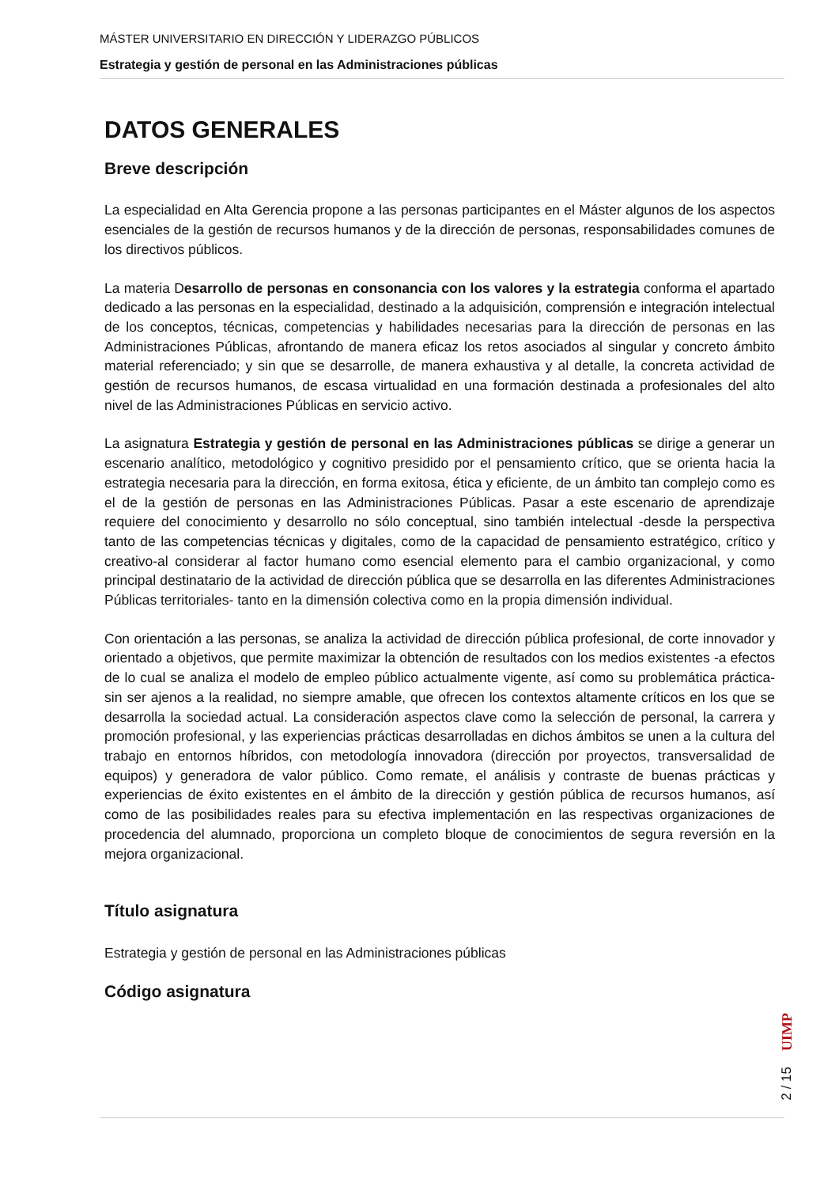MÁSTER UNIVERSITARIO EN DIRECCIÓN Y LIDERAZGO PÚBLICOS
Estrategia y gestión de personal en las Administraciones públicas
DATOS GENERALES
Breve descripción
La especialidad en Alta Gerencia propone a las personas participantes en el Máster algunos de los aspectos esenciales de la gestión de recursos humanos y de la dirección de personas, responsabilidades comunes de los directivos públicos.
La materia Desarrollo de personas en consonancia con los valores y la estrategia conforma el apartado dedicado a las personas en la especialidad, destinado a la adquisición, comprensión e integración intelectual de los conceptos, técnicas, competencias y habilidades necesarias para la dirección de personas en las Administraciones Públicas, afrontando de manera eficaz los retos asociados al singular y concreto ámbito material referenciado; y sin que se desarrolle, de manera exhaustiva y al detalle, la concreta actividad de gestión de recursos humanos, de escasa virtualidad en una formación destinada a profesionales del alto nivel de las Administraciones Públicas en servicio activo.
La asignatura Estrategia y gestión de personal en las Administraciones públicas se dirige a generar un escenario analítico, metodológico y cognitivo presidido por el pensamiento crítico, que se orienta hacia la estrategia necesaria para la dirección, en forma exitosa, ética y eficiente, de un ámbito tan complejo como es el de la gestión de personas en las Administraciones Públicas. Pasar a este escenario de aprendizaje requiere del conocimiento y desarrollo no sólo conceptual, sino también intelectual -desde la perspectiva tanto de las competencias técnicas y digitales, como de la capacidad de pensamiento estratégico, crítico y creativo-al considerar al factor humano como esencial elemento para el cambio organizacional, y como principal destinatario de la actividad de dirección pública que se desarrolla en las diferentes Administraciones Públicas territoriales- tanto en la dimensión colectiva como en la propia dimensión individual.
Con orientación a las personas, se analiza la actividad de dirección pública profesional, de corte innovador y orientado a objetivos, que permite maximizar la obtención de resultados con los medios existentes -a efectos de lo cual se analiza el modelo de empleo público actualmente vigente, así como su problemática práctica- sin ser ajenos a la realidad, no siempre amable, que ofrecen los contextos altamente críticos en los que se desarrolla la sociedad actual. La consideración aspectos clave como la selección de personal, la carrera y promoción profesional, y las experiencias prácticas desarrolladas en dichos ámbitos se unen a la cultura del trabajo en entornos híbridos, con metodología innovadora (dirección por proyectos, transversalidad de equipos) y generadora de valor público. Como remate, el análisis y contraste de buenas prácticas y experiencias de éxito existentes en el ámbito de la dirección y gestión pública de recursos humanos, así como de las posibilidades reales para su efectiva implementación en las respectivas organizaciones de procedencia del alumnado, proporciona un completo bloque de conocimientos de segura reversión en la mejora organizacional.
Título asignatura
Estrategia y gestión de personal en las Administraciones públicas
Código asignatura
UIMP
2 / 15